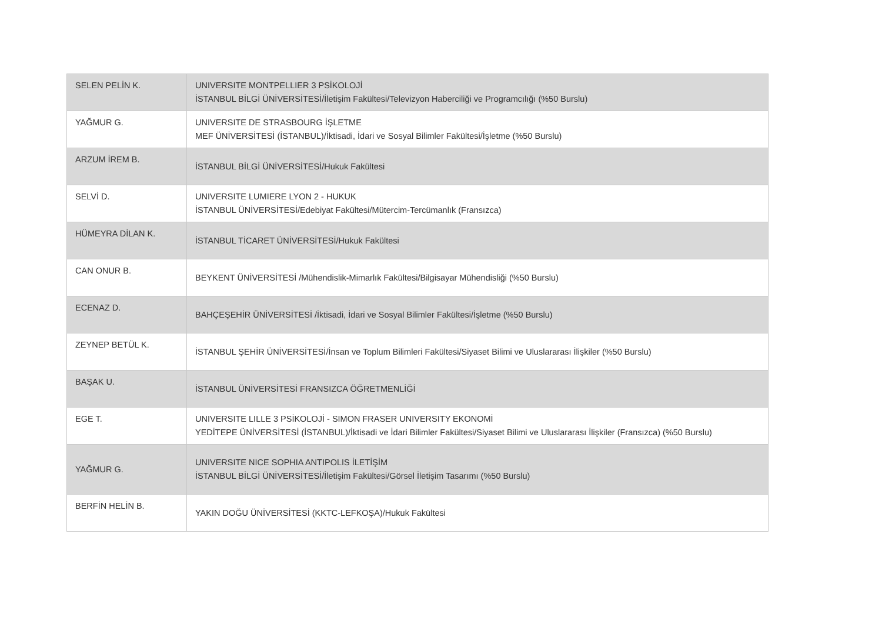| SELEN PELİN K. | UNIVERSITE MONTPELLIER 3 PSİKOLOJİ İSTANBUL BİLGİ ÜNİVERSİTESİ/İletişim Fakültesi/Televizyon Haberciliği ve Programcılığı (%50 Burslu) |
| YAĞMUR G. | UNIVERSITE DE STRASBOURG İŞLETME MEF ÜNİVERSİTESİ (İSTANBUL)/İktisadi, İdari ve Sosyal Bilimler Fakültesi/İşletme (%50 Burslu) |
| ARZUM İREM B. | İSTANBUL BİLGİ ÜNİVERSİTESİ/Hukuk Fakültesi |
| SELVİ D. | UNIVERSITE LUMIERE LYON 2 - HUKUK İSTANBUL ÜNİVERSİTESİ/Edebiyat Fakültesi/Mütercim-Tercümanlık (Fransızca) |
| HÜMEYRA DİLAN K. | İSTANBUL TİCARET ÜNİVERSİTESİ/Hukuk Fakültesi |
| CAN ONUR B. | BEYKENT ÜNİVERSİTESİ /Mühendislik-Mimarlık Fakültesi/Bilgisayar Mühendisliği (%50 Burslu) |
| ECENAZ D. | BAHÇEŞEHİR ÜNİVERSİTESİ /İktisadi, İdari ve Sosyal Bilimler Fakültesi/İşletme (%50 Burslu) |
| ZEYNEP BETÜL K. | İSTANBUL ŞEHİR ÜNİVERSİTESİ/İnsan ve Toplum Bilimleri Fakültesi/Siyaset Bilimi ve Uluslararası İlişkiler (%50 Burslu) |
| BAŞAK U. | İSTANBUL ÜNİVERSİTESİ FRANSIZCA ÖĞRETMENLİĞİ |
| EGE T. | UNIVERSITE LILLE 3 PSİKOLOJİ - SIMON FRASER UNIVERSITY EKONOMİ YEDİTEPE ÜNİVERSİTESİ (İSTANBUL)/İktisadi ve İdari Bilimler Fakültesi/Siyaset Bilimi ve Uluslararası İlişkiler (Fransızca) (%50 Burslu) |
| YAĞMUR G. | UNIVERSITE NICE SOPHIA ANTIPOLIS İLETİŞİM İSTANBUL BİLGİ ÜNİVERSİTESİ/İletişim Fakültesi/Görsel İletişim Tasarımı (%50 Burslu) |
| BERFİN HELİN B. | YAKIN DOĞU ÜNİVERSİTESİ (KKTC-LEFKOŞA)/Hukuk Fakültesi |